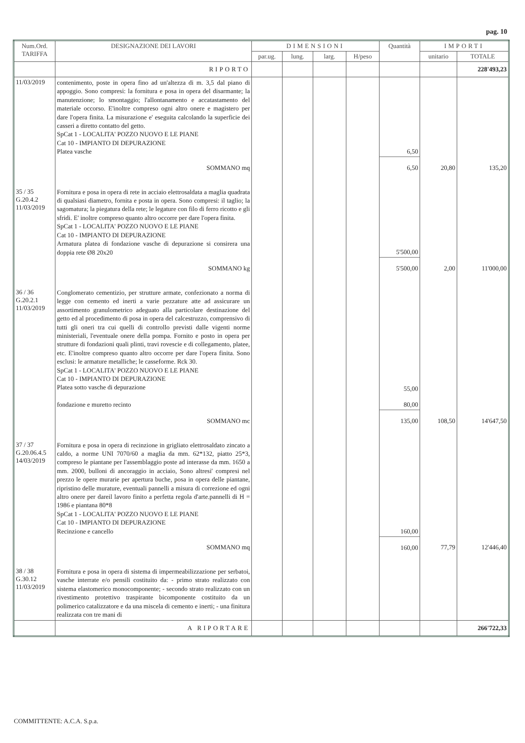pag. 10
| Num.Ord. TARIFFA | DESIGNAZIONE DEI LAVORI | DIMENSIONI | | | | Quantità | IMPORTI | |
| --- | --- | --- | --- | --- | --- | --- | --- | --- |
| | | par.ug. | lung. | larg. | H/peso | | unitario | TOTALE |
| | RIPORTO | | | | | | | 228'493,23 |
| 11/03/2019 | contenimento, poste in opera fino ad un'altezza di m. 3,5 dal piano di appoggio. Sono compresi: la fornitura e posa in opera del disarmante; la manutenzione; lo smontaggio; l'allontanamento e accatastamento del materiale occorso. E'inoltre compreso ogni altro onere e magistero per dare l'opera finita. La misurazione e' eseguita calcolando la superficie dei casseri a diretto contatto del getto. SpCat 1 - LOCALITA' POZZO NUOVO E LE PIANE Cat 10 - IMPIANTO DI DEPURAZIONE Platea vasche | | | | | 6,50 | | |
| | SOMMANO mq | | | | | 6,50 | 20,80 | 135,20 |
| 35 / 35 G.20.4.2 11/03/2019 | Fornitura e posa in opera di rete in acciaio elettrosaldata a maglia quadrata di qualsiasi diametro, fornita e posta in opera. Sono compresi: il taglio; la sagomatura; la piegatura della rete; le legature con filo di ferro ricotto e gli sfridi. E' inoltre compreso quanto altro occorre per dare l'opera finita. SpCat 1 - LOCALITA' POZZO NUOVO E LE PIANE Cat 10 - IMPIANTO DI DEPURAZIONE Armatura platea di fondazione vasche di depurazione si consirera una doppia rete Ø8 20x20 | | | | | 5'500,00 | | |
| | SOMMANO kg | | | | | 5'500,00 | 2,00 | 11'000,00 |
| 36 / 36 G.20.2.1 11/03/2019 | Conglomerato cementizio, per strutture armate, confezionato a norma di legge con cemento ed inerti a varie pezzature atte ad assicurare un assortimento granulometrico adeguato alla particolare destinazione del getto ed al procedimento di posa in opera del calcestruzzo, comprensivo di tutti gli oneri tra cui quelli di controllo previsti dalle vigenti norme ministeriali, l'eventuale onere della pompa. Fornito e posto in opera per strutture di fondazioni quali plinti, travi rovescie e di collegamento, platee, etc. E'inoltre compreso quanto altro occorre per dare l'opera finita. Sono esclusi: le armature metalliche; le casseforme. Rck 30. SpCat 1 - LOCALITA' POZZO NUOVO E LE PIANE Cat 10 - IMPIANTO DI DEPURAZIONE Platea sotto vasche di depurazione fondazione e muretto recinto | | | | | 55,00 80,00 | | |
| | SOMMANO mc | | | | | 135,00 | 108,50 | 14'647,50 |
| 37 / 37 G.20.06.4.5 14/03/2019 | Fornitura e posa in opera di recinzione in grigliato elettrosaldato zincato a caldo, a norme UNI 7070/60 a maglia da mm. 62*132, piatto 25*3, compreso le piantane per l'assemblaggio poste ad interasse da mm. 1650 a mm. 2000, bulloni di ancoraggio in acciaio, Sono altresi' compresi nel prezzo le opere murarie per apertura buche, posa in opera delle piantane, ripristino delle murature, eventuali pannelli a misura di correzione ed ogni altro onere per dareil lavoro finito a perfetta regola d'arte.pannelli di H = 1986 e piantana 80*8 SpCat 1 - LOCALITA' POZZO NUOVO E LE PIANE Cat 10 - IMPIANTO DI DEPURAZIONE Recinzione e cancello | | | | | 160,00 | | |
| | SOMMANO mq | | | | | 160,00 | 77,79 | 12'446,40 |
| 38 / 38 G.30.12 11/03/2019 | Fornitura e posa in opera di sistema di impermeabilizzazione per serbatoi, vasche interrate e/o pensili costituito da: - primo strato realizzato con sistema elastomerico monocomponente; - secondo strato realizzato con un rivestimento protettivo traspirante bicomponente costituito da un polimerico catalizzatore e da una miscela di cemento e inerti; - una finitura realizzata con tre mani di | | | | | | | |
| | A RIPORTARE | | | | | | | 266'722,33 |
COMMITTENTE: A.C.A. S.p.a.